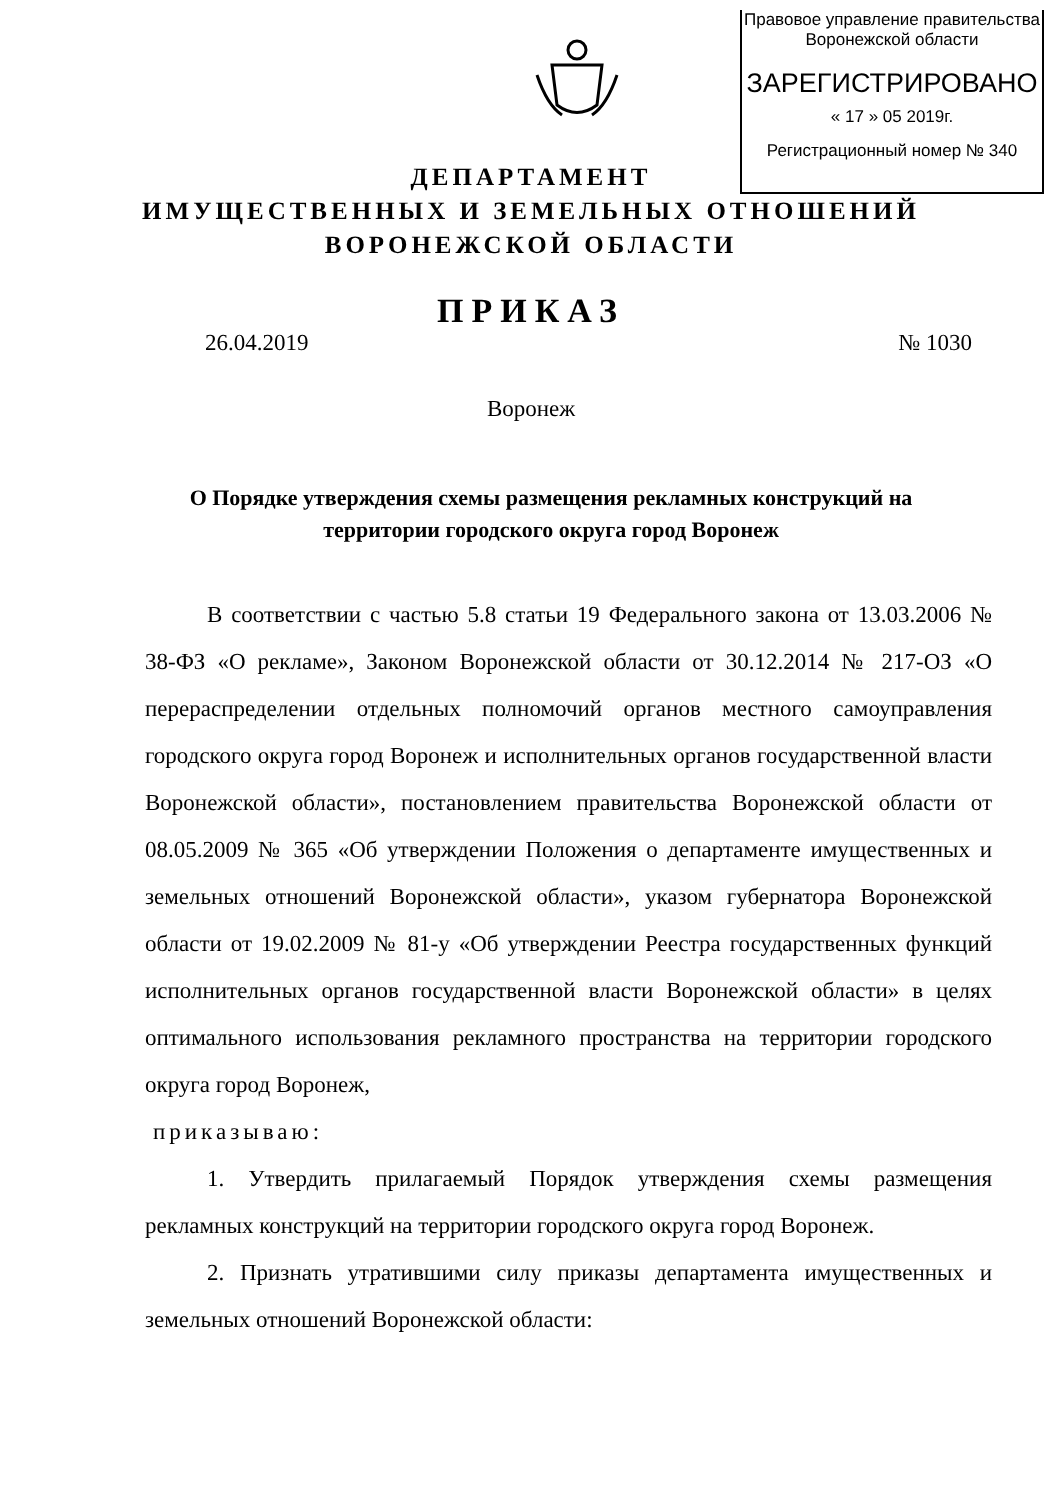Правовое управление правительства
Воронежской области
ЗАРЕГИСТРИРОВАНО
« 17 » 05 2019г.
Регистрационный номер № 340
ДЕПАРТАМЕНТ
ИМУЩЕСТВЕННЫХ И ЗЕМЕЛЬНЫХ ОТНОШЕНИЙ
ВОРОНЕЖСКОЙ ОБЛАСТИ
ПРИКАЗ
26.04.2019 № 1030
Воронеж
О Порядке утверждения схемы размещения рекламных конструкций на территории городского округа город Воронеж
В соответствии с частью 5.8 статьи 19 Федерального закона от 13.03.2006 № 38-ФЗ «О рекламе», Законом Воронежской области от 30.12.2014 № 217-ОЗ «О перераспределении отдельных полномочий органов местного самоуправления городского округа город Воронеж и исполнительных органов государственной власти Воронежской области», постановлением правительства Воронежской области от 08.05.2009 № 365 «Об утверждении Положения о департаменте имущественных и земельных отношений Воронежской области», указом губернатора Воронежской области от 19.02.2009 № 81-у «Об утверждении Реестра государственных функций исполнительных органов государственной власти Воронежской области» в целях оптимального использования рекламного пространства на территории городского округа город Воронеж,
приказываю:
1. Утвердить прилагаемый Порядок утверждения схемы размещения рекламных конструкций на территории городского округа город Воронеж.
2. Признать утратившими силу приказы департамента имущественных и земельных отношений Воронежской области: